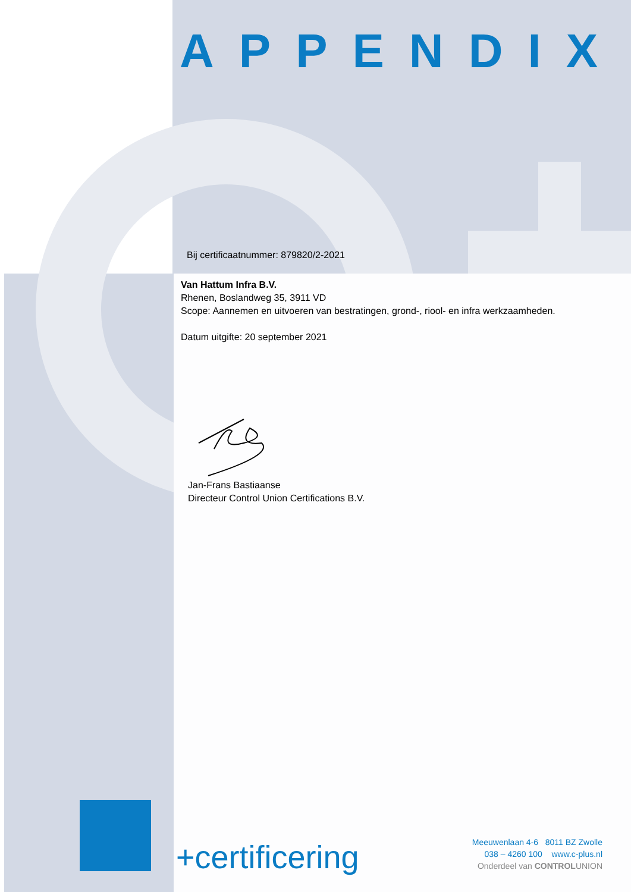APPENDIX
Bij certificaatnummer: 879820/2-2021
Van Hattum Infra B.V.
Rhenen, Boslandweg 35, 3911 VD
Scope: Aannemen en uitvoeren van bestratingen, grond-, riool- en infra werkzaamheden.
Datum uitgifte: 20 september 2021
Jan-Frans Bastiaanse
Directeur Control Union Certifications B.V.
+certificering
Meeuwenlaan 4-6 8011 BZ Zwolle
038 – 4260 100 www.c-plus.nl
Onderdeel van CONTROLUNION